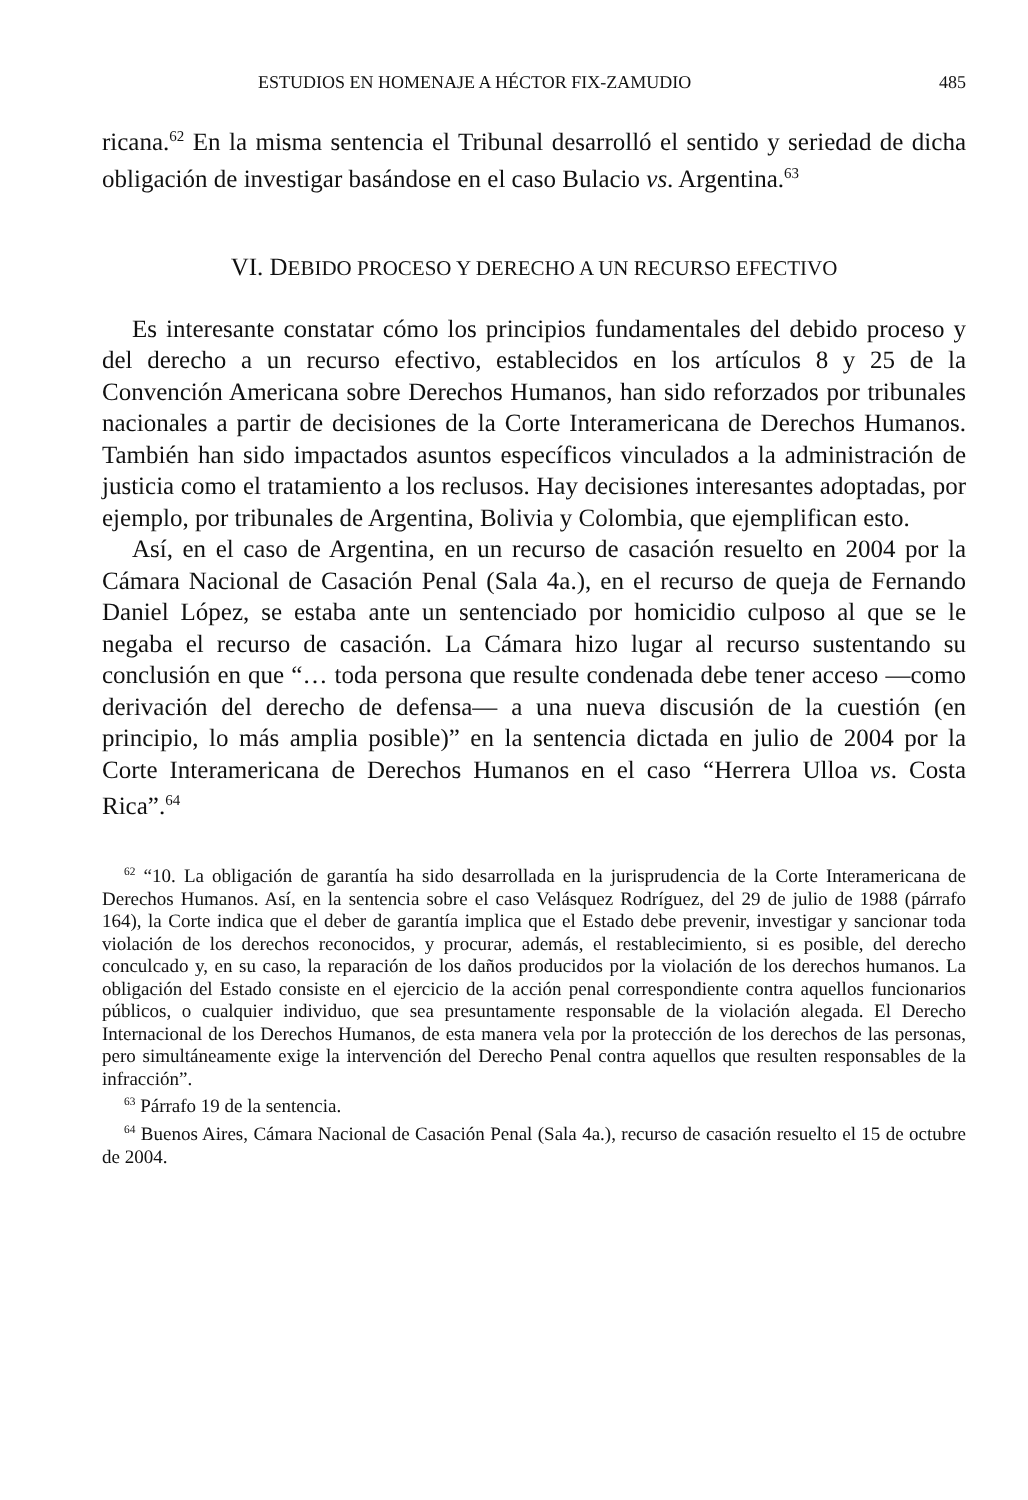ESTUDIOS EN HOMENAJE A HÉCTOR FIX-ZAMUDIO 485
ricana.<sup>62</sup> En la misma sentencia el Tribunal desarrolló el sentido y seriedad de dicha obligación de investigar basándose en el caso Bulacio vs. Argentina.<sup>63</sup>
VI. DEBIDO PROCESO Y DERECHO A UN RECURSO EFECTIVO
Es interesante constatar cómo los principios fundamentales del debido proceso y del derecho a un recurso efectivo, establecidos en los artículos 8 y 25 de la Convención Americana sobre Derechos Humanos, han sido reforzados por tribunales nacionales a partir de decisiones de la Corte Interamericana de Derechos Humanos. También han sido impactados asuntos específicos vinculados a la administración de justicia como el tratamiento a los reclusos. Hay decisiones interesantes adoptadas, por ejemplo, por tribunales de Argentina, Bolivia y Colombia, que ejemplifican esto.
Así, en el caso de Argentina, en un recurso de casación resuelto en 2004 por la Cámara Nacional de Casación Penal (Sala 4a.), en el recurso de queja de Fernando Daniel López, se estaba ante un sentenciado por homicidio culposo al que se le negaba el recurso de casación. La Cámara hizo lugar al recurso sustentando su conclusión en que “… toda persona que resulte condenada debe tener acceso —como derivación del derecho de defensa— a una nueva discusión de la cuestión (en principio, lo más amplia posible)” en la sentencia dictada en julio de 2004 por la Corte Interamericana de Derechos Humanos en el caso “Herrera Ulloa vs. Costa Rica”.<sup>64</sup>
<sup>62</sup> “10. La obligación de garantía ha sido desarrollada en la jurisprudencia de la Corte Interamericana de Derechos Humanos. Así, en la sentencia sobre el caso Velásquez Rodríguez, del 29 de julio de 1988 (párrafo 164), la Corte indica que el deber de garantía implica que el Estado debe prevenir, investigar y sancionar toda violación de los derechos reconocidos, y procurar, además, el restablecimiento, si es posible, del derecho conculcado y, en su caso, la reparación de los daños producidos por la violación de los derechos humanos. La obligación del Estado consiste en el ejercicio de la acción penal correspondiente contra aquellos funcionarios públicos, o cualquier individuo, que sea presuntamente responsable de la violación alegada. El Derecho Internacional de los Derechos Humanos, de esta manera vela por la protección de los derechos de las personas, pero simultáneamente exige la intervención del Derecho Penal contra aquellos que resulten responsables de la infracción”.
<sup>63</sup> Párrafo 19 de la sentencia.
<sup>64</sup> Buenos Aires, Cámara Nacional de Casación Penal (Sala 4a.), recurso de casación resuelto el 15 de octubre de 2004.